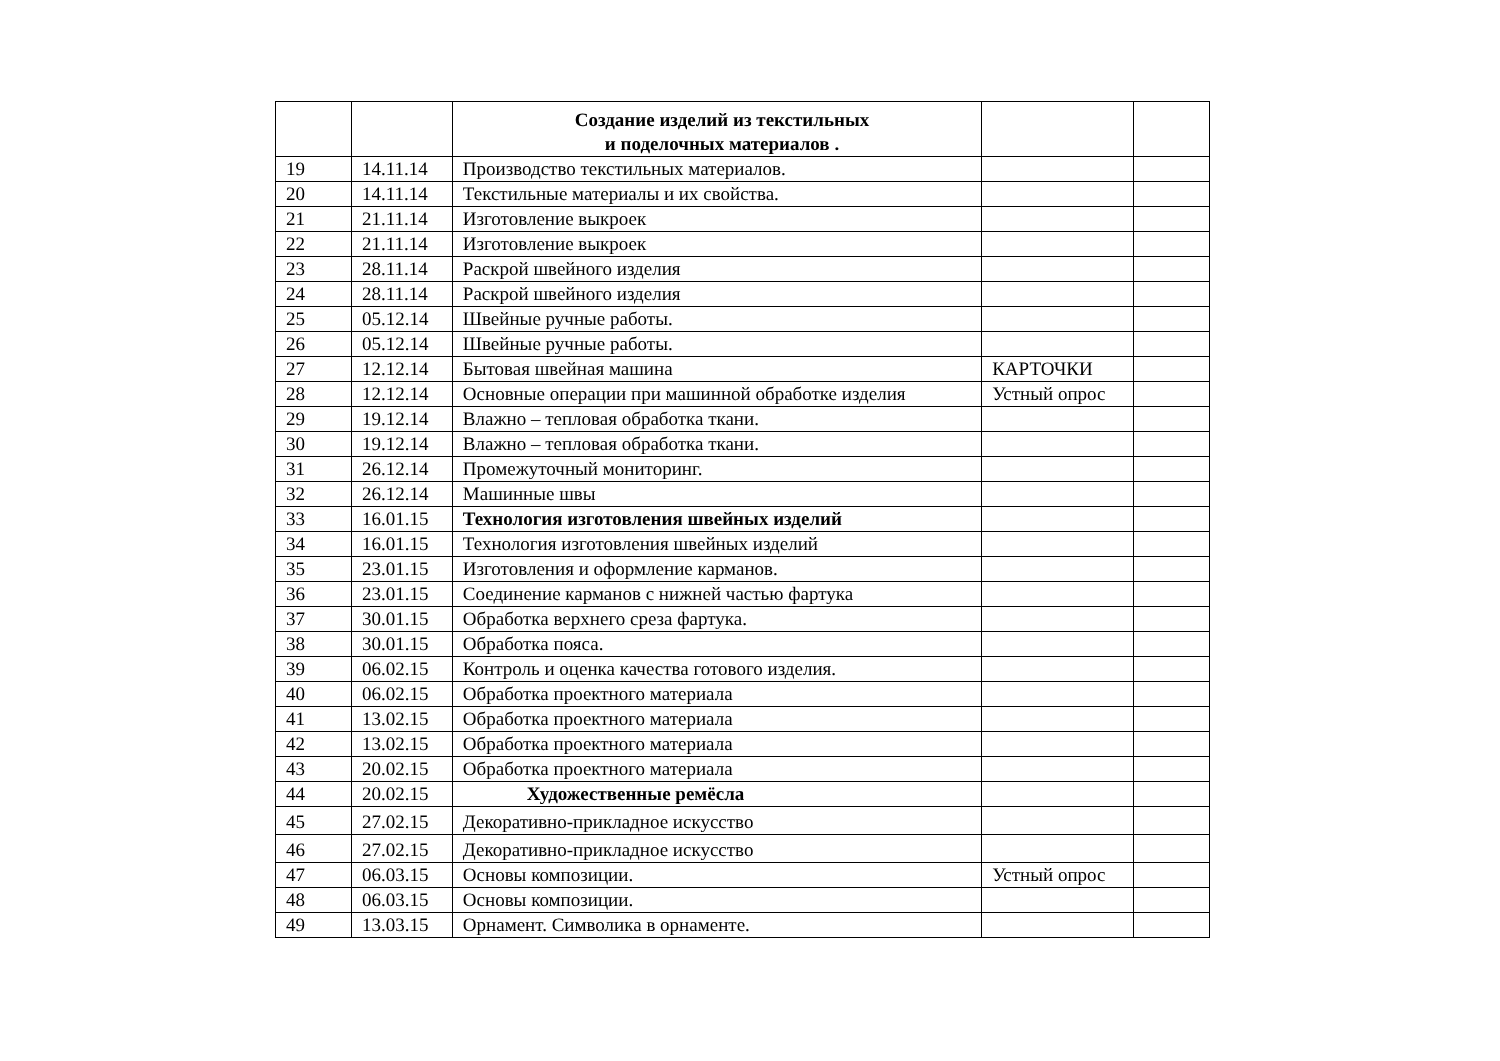| | | Создание изделий из текстильных и поделочных материалов . | | |
| 19 | 14.11.14 | Производство текстильных материалов. | | |
| 20 | 14.11.14 | Текстильные материалы и их свойства. | | |
| 21 | 21.11.14 | Изготовление выкроек | | |
| 22 | 21.11.14 | Изготовление выкроек | | |
| 23 | 28.11.14 | Раскрой швейного изделия | | |
| 24 | 28.11.14 | Раскрой швейного изделия | | |
| 25 | 05.12.14 | Швейные ручные работы. | | |
| 26 | 05.12.14 | Швейные ручные работы. | | |
| 27 | 12.12.14 | Бытовая швейная машина | КАРТОЧКИ | |
| 28 | 12.12.14 | Основные операции при машинной обработке изделия | Устный опрос | |
| 29 | 19.12.14 | Влажно – тепловая обработка ткани. | | |
| 30 | 19.12.14 | Влажно – тепловая обработка ткани. | | |
| 31 | 26.12.14 | Промежуточный мониторинг. | | |
| 32 | 26.12.14 | Машинные швы | | |
| 33 | 16.01.15 | Технология изготовления швейных изделий | | |
| 34 | 16.01.15 | Технология изготовления швейных изделий | | |
| 35 | 23.01.15 | Изготовления и оформление карманов. | | |
| 36 | 23.01.15 | Соединение карманов с нижней частью фартука | | |
| 37 | 30.01.15 | Обработка верхнего среза фартука. | | |
| 38 | 30.01.15 | Обработка пояса. | | |
| 39 | 06.02.15 | Контроль и оценка качества готового изделия. | | |
| 40 | 06.02.15 | Обработка проектного материала | | |
| 41 | 13.02.15 | Обработка проектного материала | | |
| 42 | 13.02.15 | Обработка проектного материала | | |
| 43 | 20.02.15 | Обработка проектного материала | | |
| 44 | 20.02.15 | Художественные ремёсла | | |
| 45 | 27.02.15 | Декоративно-прикладное искусство | | |
| 46 | 27.02.15 | Декоративно-прикладное искусство | | |
| 47 | 06.03.15 | Основы композиции. | Устный опрос | |
| 48 | 06.03.15 | Основы композиции. | | |
| 49 | 13.03.15 | Орнамент. Символика в орнаменте. | | |